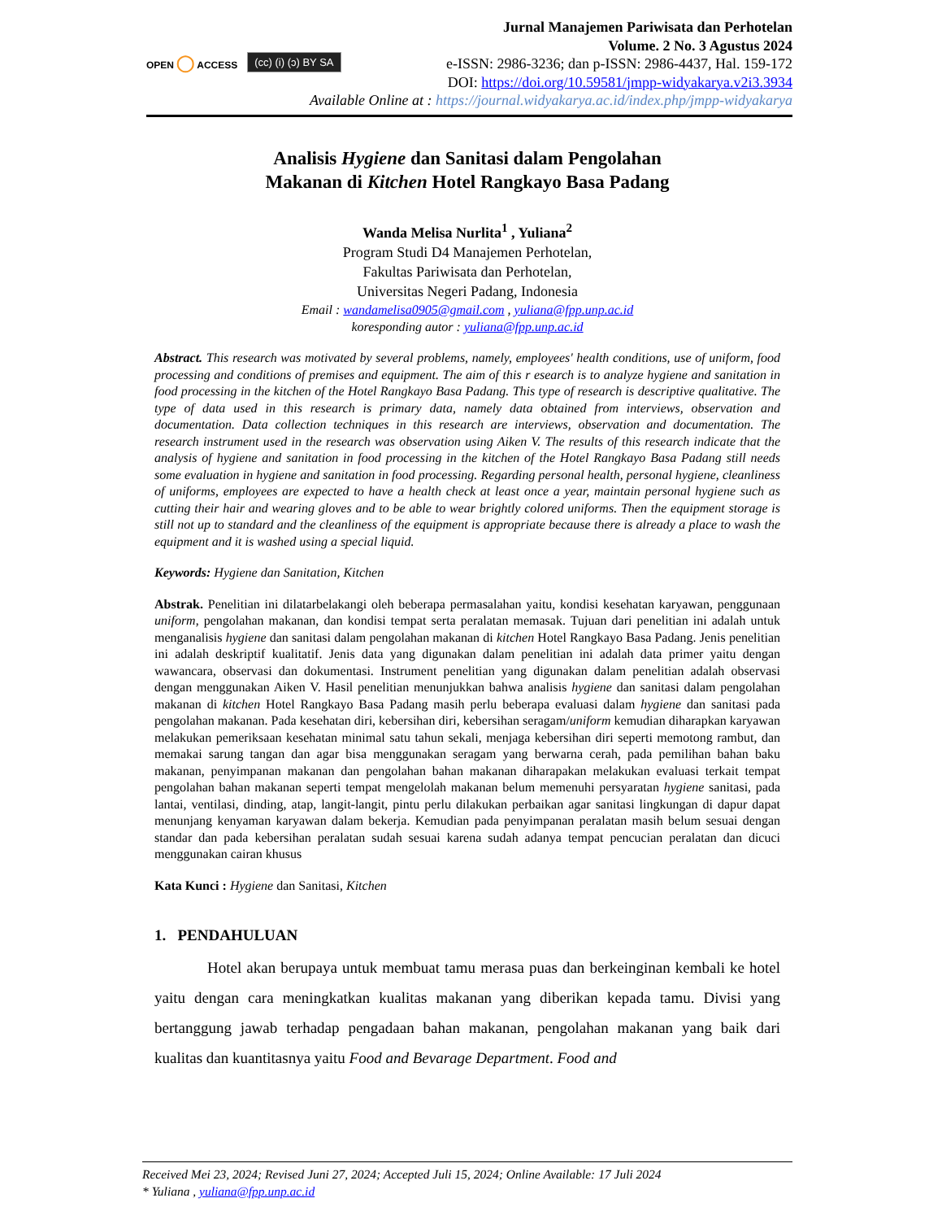OPEN ◯ ACCESS
(cc) (i) (ɔ) BY SA
Jurnal Manajemen Pariwisata dan Perhotelan
Volume. 2 No. 3 Agustus 2024
e-ISSN: 2986-3236; dan p-ISSN: 2986-4437, Hal. 159-172
DOI: https://doi.org/10.59581/jmpp-widyakarya.v2i3.3934
Available Online at : https://journal.widyakarya.ac.id/index.php/jmpp-widyakarya
Analisis Hygiene dan Sanitasi dalam Pengolahan
Makanan di Kitchen Hotel Rangkayo Basa Padang
Wanda Melisa Nurlita<sup>1</sup> , Yuliana<sup>2</sup>
Program Studi D4 Manajemen Perhotelan,
Fakultas Pariwisata dan Perhotelan,
Universitas Negeri Padang, Indonesia
Email : wandamelisa0905@gmail.com , yuliana@fpp.unp.ac.id
koresponding autor : yuliana@fpp.unp.ac.id
Abstract. This research was motivated by several problems, namely, employees' health conditions, use of uniform, food processing and conditions of premises and equipment. The aim of this r esearch is to analyze hygiene and sanitation in food processing in the kitchen of the Hotel Rangkayo Basa Padang. This type of research is descriptive qualitative. The type of data used in this research is primary data, namely data obtained from interviews, observation and documentation. Data collection techniques in this research are interviews, observation and documentation. The research instrument used in the research was observation using Aiken V. The results of this research indicate that the analysis of hygiene and sanitation in food processing in the kitchen of the Hotel Rangkayo Basa Padang still needs some evaluation in hygiene and sanitation in food processing. Regarding personal health, personal hygiene, cleanliness of uniforms, employees are expected to have a health check at least once a year, maintain personal hygiene such as cutting their hair and wearing gloves and to be able to wear brightly colored uniforms. Then the equipment storage is still not up to standard and the cleanliness of the equipment is appropriate because there is already a place to wash the equipment and it is washed using a special liquid.
Keywords: Hygiene dan Sanitation, Kitchen
Abstrak. Penelitian ini dilatarbelakangi oleh beberapa permasalahan yaitu, kondisi kesehatan karyawan, penggunaan uniform, pengolahan makanan, dan kondisi tempat serta peralatan memasak. Tujuan dari penelitian ini adalah untuk menganalisis hygiene dan sanitasi dalam pengolahan makanan di kitchen Hotel Rangkayo Basa Padang. Jenis penelitian ini adalah deskriptif kualitatif. Jenis data yang digunakan dalam penelitian ini adalah data primer yaitu dengan wawancara, observasi dan dokumentasi. Instrument penelitian yang digunakan dalam penelitian adalah observasi dengan menggunakan Aiken V. Hasil penelitian menunjukkan bahwa analisis hygiene dan sanitasi dalam pengolahan makanan di kitchen Hotel Rangkayo Basa Padang masih perlu beberapa evaluasi dalam hygiene dan sanitasi pada pengolahan makanan. Pada kesehatan diri, kebersihan diri, kebersihan seragam/uniform kemudian diharapkan karyawan melakukan pemeriksaan kesehatan minimal satu tahun sekali, menjaga kebersihan diri seperti memotong rambut, dan memakai sarung tangan dan agar bisa menggunakan seragam yang berwarna cerah, pada pemilihan bahan baku makanan, penyimpanan makanan dan pengolahan bahan makanan diharapakan melakukan evaluasi terkait tempat pengolahan bahan makanan seperti tempat mengelolah makanan belum memenuhi persyaratan hygiene sanitasi, pada lantai, ventilasi, dinding, atap, langit-langit, pintu perlu dilakukan perbaikan agar sanitasi lingkungan di dapur dapat menunjang kenyaman karyawan dalam bekerja. Kemudian pada penyimpanan peralatan masih belum sesuai dengan standar dan pada kebersihan peralatan sudah sesuai karena sudah adanya tempat pencucian peralatan dan dicuci menggunakan cairan khusus
Kata Kunci : Hygiene dan Sanitasi, Kitchen
1. PENDAHULUAN
Hotel akan berupaya untuk membuat tamu merasa puas dan berkeinginan kembali ke hotel yaitu dengan cara meningkatkan kualitas makanan yang diberikan kepada tamu. Divisi yang bertanggung jawab terhadap pengadaan bahan makanan, pengolahan makanan yang baik dari kualitas dan kuantitasnya yaitu Food and Bevarage Department. Food and
Received Mei 23, 2024; Revised Juni 27, 2024; Accepted Juli 15, 2024; Online Available: 17 Juli 2024
* Yuliana , yuliana@fpp.unp.ac.id